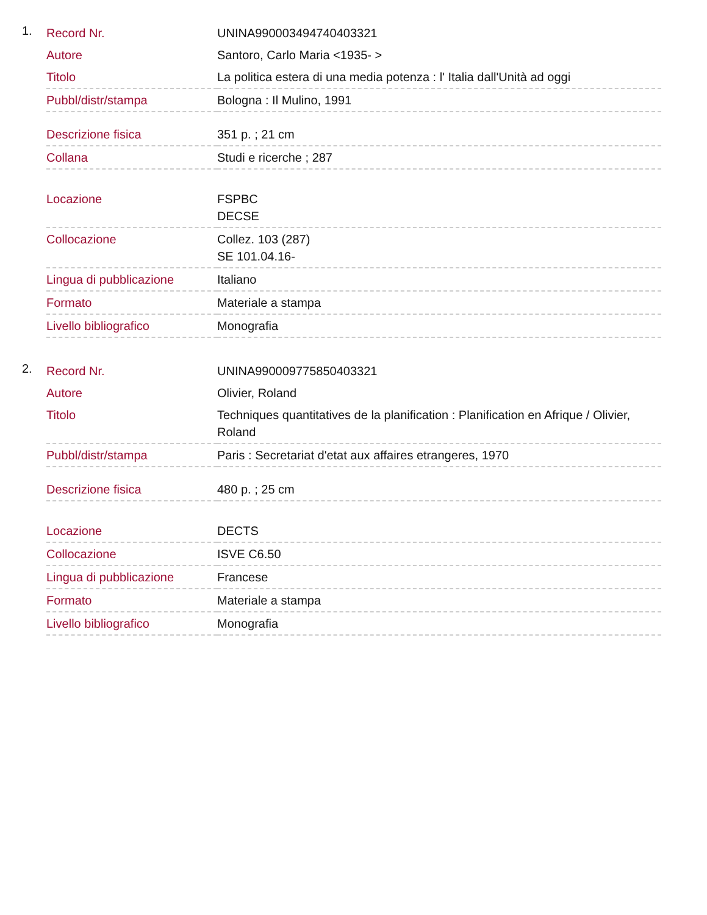1.
| Record Nr. | UNINA990003494740403321 |
| Autore | Santoro, Carlo Maria <1935- > |
| Titolo | La politica estera di una media potenza : l' Italia dall'Unità ad oggi |
| Pubbl/distr/stampa | Bologna : Il Mulino, 1991 |
| Descrizione fisica | 351 p. ; 21 cm |
| Collana | Studi e ricerche ; 287 |
| Locazione | FSPBC DECSE |
| Collocazione | Collez. 103 (287) SE 101.04.16- |
| Lingua di pubblicazione | Italiano |
| Formato | Materiale a stampa |
| Livello bibliografico | Monografia |
2.
| Record Nr. | UNINA990009775850403321 |
| Autore | Olivier, Roland |
| Titolo | Techniques quantitatives de la planification : Planification en Afrique / Olivier, Roland |
| Pubbl/distr/stampa | Paris : Secretariat d'etat aux affaires etrangeres, 1970 |
| Descrizione fisica | 480 p. ; 25 cm |
| Locazione | DECTS |
| Collocazione | ISVE C6.50 |
| Lingua di pubblicazione | Francese |
| Formato | Materiale a stampa |
| Livello bibliografico | Monografia |